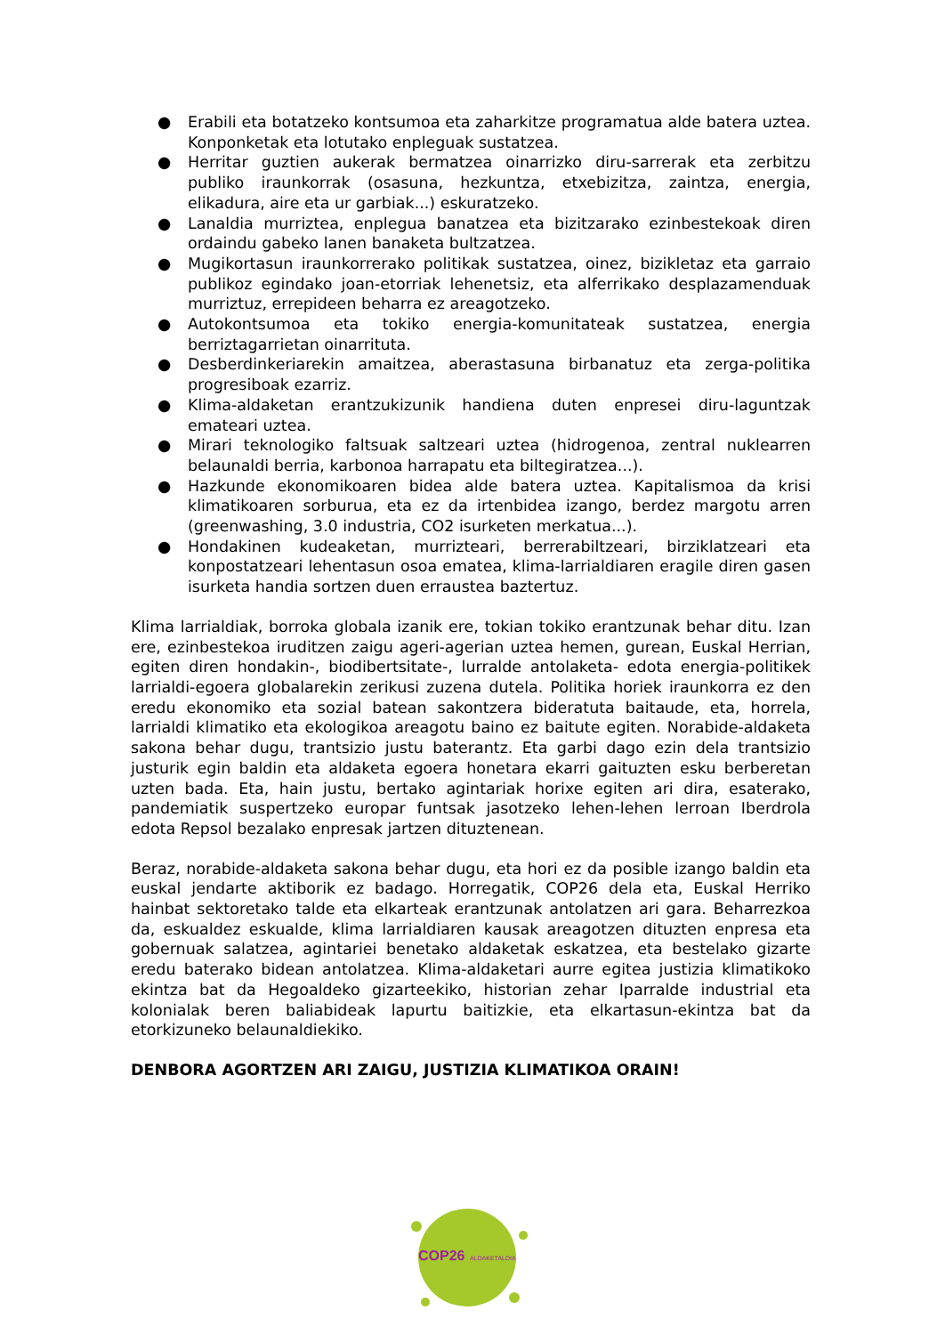● Erabili eta botatzeko kontsumoa eta zaharkitze programatua alde batera uztea. Konponketak eta lotutako enpleguak sustatzea.
● Herritar guztien aukerak bermatzea oinarrizko diru-sarrerak eta zerbitzu publiko iraunkorrak (osasuna, hezkuntza, etxebizitza, zaintza, energia, elikadura, aire eta ur garbiak...) eskuratzeko.
● Lanaldia murriztea, enplegua banatzea eta bizitzarako ezinbestekoak diren ordaindu gabeko lanen banaketa bultzatzea.
● Mugikortasun iraunkorrerako politikak sustatzea, oinez, bizikletaz eta garraio publikoz egindako joan-etorriak lehenetsiz, eta alferrikako desplazamenduak murriztuz, errepideen beharra ez areagotzeko.
● Autokontsumoa eta tokiko energia-komunitateak sustatzea, energia berriztagarrietan oinarrituta.
● Desberdinkeriarekin amaitzea, aberastasuna birbanatuz eta zerga-politika progresiboak ezarriz.
● Klima-aldaketan erantzukizunik handiena duten enpresei diru-laguntzak emateari uztea.
● Mirari teknologiko faltsuak saltzeari uztea (hidrogenoa, zentral nuklearren belaunaldi berria, karbonoa harrapatu eta biltegiratzea...).
● Hazkunde ekonomikoaren bidea alde batera uztea. Kapitalismoa da krisi klimatikoaren sorburua, eta ez da irtenbidea izango, berdez margotu arren (greenwashing, 3.0 industria, CO2 isurketen merkatua...).
● Hondakinen kudeaketan, murrizteari, berrerabiltzeari, birziklatzeari eta konpostatzeari lehentasun osoa ematea, klima-larrialdiaren eragile diren gasen isurketa handia sortzen duen erraustea baztertuz.
Klima larrialdiak, borroka globala izanik ere, tokian tokiko erantzunak behar ditu. Izan ere, ezinbestekoa iruditzen zaigu ageri-agerian uztea hemen, gurean, Euskal Herrian, egiten diren hondakin-, biodibertsitate-, lurralde antolaketa- edota energia-politikek larrialdi-egoera globalarekin zerikusi zuzena dutela. Politika horiek iraunkorra ez den eredu ekonomiko eta sozial batean sakontzera bideratuta baitaude, eta, horrela, larrialdi klimatiko eta ekologikoa areagotu baino ez baitute egiten. Norabide-aldaketa sakona behar dugu, trantsizio justu baterantz. Eta garbi dago ezin dela trantsizio justurik egin baldin eta aldaketa egoera honetara ekarri gaituzten esku berberetan uzten bada. Eta, hain justu, bertako agintariak horixe egiten ari dira, esaterako, pandemiatik suspertzeko europar funtsak jasotzeko lehen-lehen lerroan Iberdrola edota Repsol bezalako enpresak jartzen dituztenean.
Beraz, norabide-aldaketa sakona behar dugu, eta hori ez da posible izango baldin eta euskal jendarte aktiborik ez badago. Horregatik, COP26 dela eta, Euskal Herriko hainbat sektoretako talde eta elkarteak erantzunak antolatzen ari gara. Beharrezkoa da, eskualdez eskualde, klima larrialdiaren kausak areagotzen dituzten enpresa eta gobernuak salatzea, agintariei benetako aldaketak eskatzea, eta bestelako gizarte eredu baterako bidean antolatzea. Klima-aldaketari aurre egitea justizia klimatikoko ekintza bat da Hegoaldeko gizarteekiko, historian zehar Iparralde industrial eta kolonialak beren baliabideak lapurtu baitizkie, eta elkartasun-ekintza bat da etorkizuneko belaunaldiekiko.
DENBORA AGORTZEN ARI ZAIGU, JUSTIZIA KLIMATIKOA ORAIN!
COP26
ALDAKETALDIA